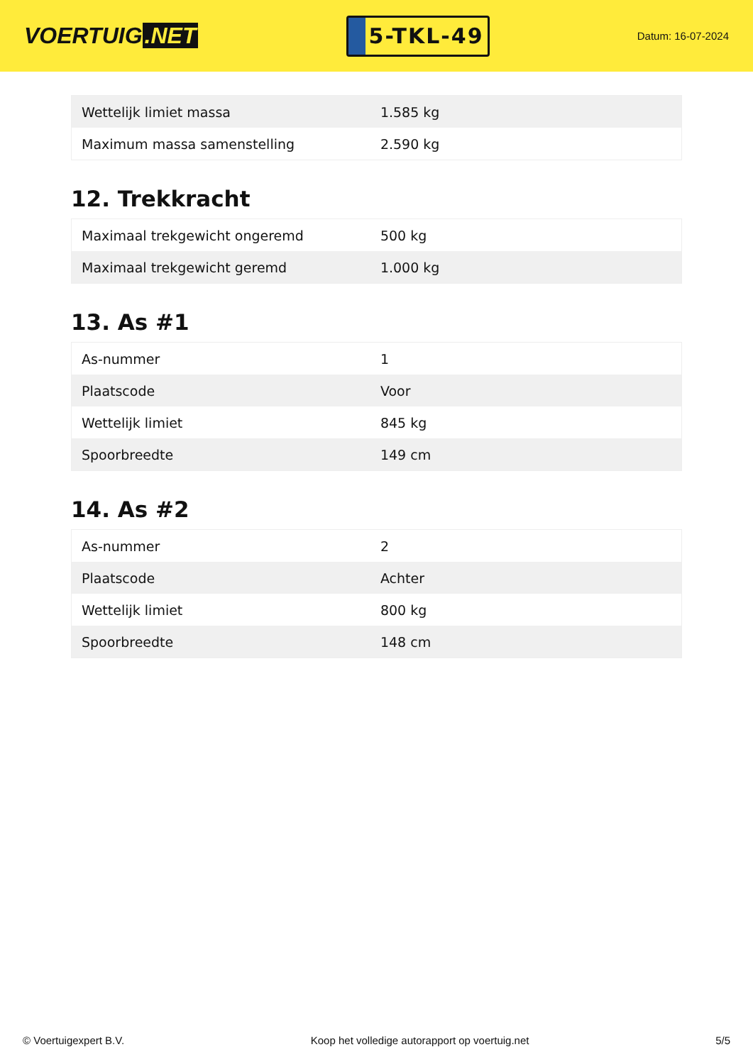VOERTUIG.NET
5-TKL-49
Datum: 16-07-2024
| Wettelijk limiet massa | 1.585 kg |
| Maximum massa samenstelling | 2.590 kg |
12. Trekkracht
| Maximaal trekgewicht ongeremd | 500 kg |
| Maximaal trekgewicht geremd | 1.000 kg |
13. As #1
| As-nummer | 1 |
| Plaatscode | Voor |
| Wettelijk limiet | 845 kg |
| Spoorbreedte | 149 cm |
14. As #2
| As-nummer | 2 |
| Plaatscode | Achter |
| Wettelijk limiet | 800 kg |
| Spoorbreedte | 148 cm |
© Voertuigexpert B.V. Koop het volledige autorapport op voertuig.net 5/5